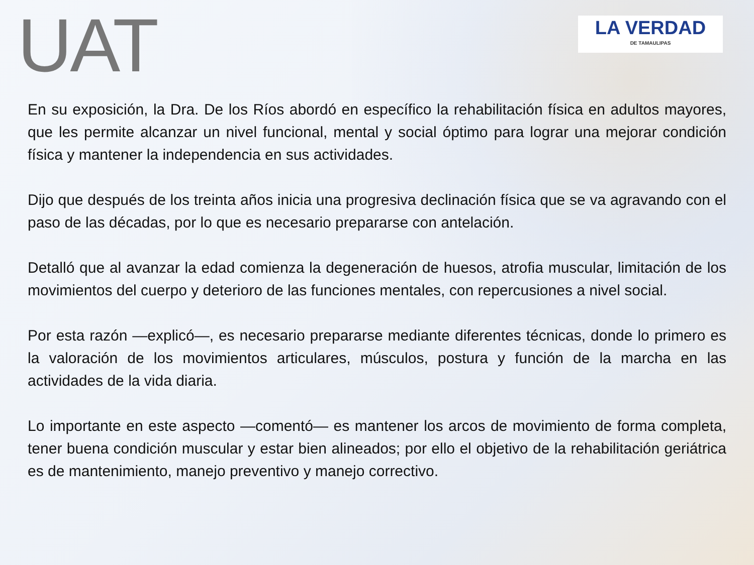UAT
LA VERDAD
DE TAMAULIPAS
En su exposición, la Dra. De los Ríos abordó en específico la rehabilitación física en adultos mayores, que les permite alcanzar un nivel funcional, mental y social óptimo para lograr una mejorar condición física y mantener la independencia en sus actividades.
Dijo que después de los treinta años inicia una progresiva declinación física que se va agravando con el paso de las décadas, por lo que es necesario prepararse con antelación.
Detalló que al avanzar la edad comienza la degeneración de huesos, atrofia muscular, limitación de los movimientos del cuerpo y deterioro de las funciones mentales, con repercusiones a nivel social.
Por esta razón —explicó—, es necesario prepararse mediante diferentes técnicas, donde lo primero es la valoración de los movimientos articulares, músculos, postura y función de la marcha en las actividades de la vida diaria.
Lo importante en este aspecto —comentó— es mantener los arcos de movimiento de forma completa, tener buena condición muscular y estar bien alineados; por ello el objetivo de la rehabilitación geriátrica es de mantenimiento, manejo preventivo y manejo correctivo.